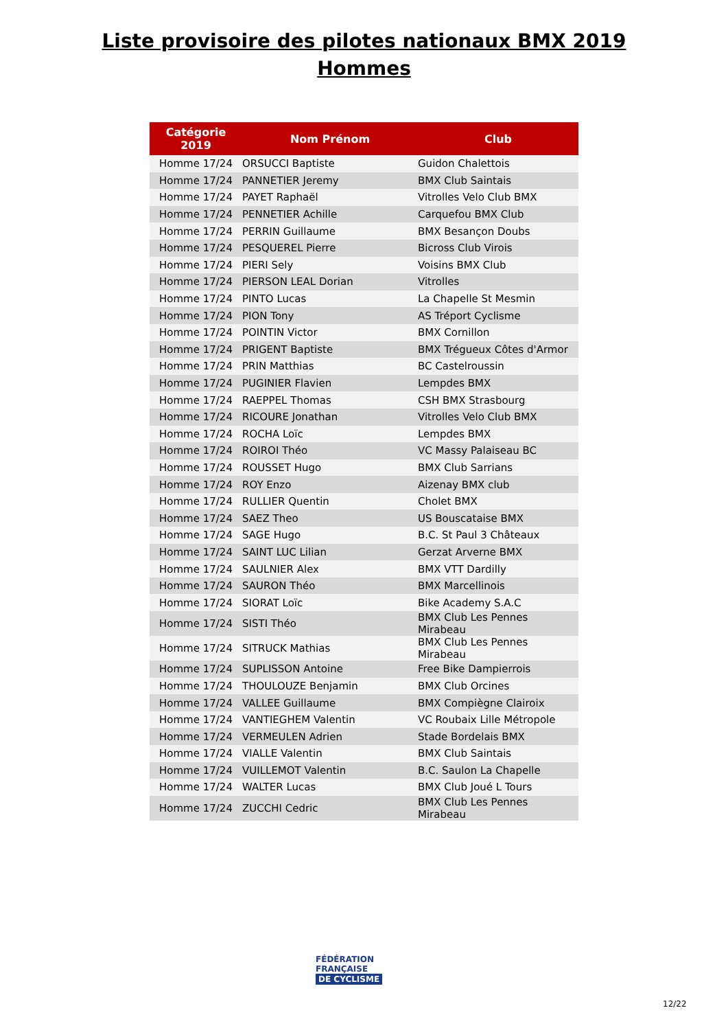Liste provisoire des pilotes nationaux BMX 2019
Hommes
| Catégorie 2019 | Nom Prénom | Club |
| --- | --- | --- |
| Homme 17/24 | ORSUCCI Baptiste | Guidon Chalettois |
| Homme 17/24 | PANNETIER Jeremy | BMX Club Saintais |
| Homme 17/24 | PAYET Raphaël | Vitrolles Velo Club BMX |
| Homme 17/24 | PENNETIER Achille | Carquefou BMX Club |
| Homme 17/24 | PERRIN Guillaume | BMX Besançon Doubs |
| Homme 17/24 | PESQUEREL Pierre | Bicross Club Virois |
| Homme 17/24 | PIERI Sely | Voisins BMX Club |
| Homme 17/24 | PIERSON LEAL Dorian | Vitrolles |
| Homme 17/24 | PINTO Lucas | La Chapelle St Mesmin |
| Homme 17/24 | PION Tony | AS Tréport Cyclisme |
| Homme 17/24 | POINTIN Victor | BMX Cornillon |
| Homme 17/24 | PRIGENT Baptiste | BMX Trégueux Côtes d'Armor |
| Homme 17/24 | PRIN Matthias | BC Castelroussin |
| Homme 17/24 | PUGINIER Flavien | Lempdes BMX |
| Homme 17/24 | RAEPPEL Thomas | CSH BMX Strasbourg |
| Homme 17/24 | RICOURE Jonathan | Vitrolles Velo Club BMX |
| Homme 17/24 | ROCHA Loïc | Lempdes BMX |
| Homme 17/24 | ROIROI Théo | VC Massy Palaiseau BC |
| Homme 17/24 | ROUSSET Hugo | BMX Club Sarrians |
| Homme 17/24 | ROY Enzo | Aizenay BMX club |
| Homme 17/24 | RULLIER Quentin | Cholet BMX |
| Homme 17/24 | SAEZ Theo | US Bouscataise BMX |
| Homme 17/24 | SAGE Hugo | B.C. St Paul 3 Châteaux |
| Homme 17/24 | SAINT LUC Lilian | Gerzat Arverne BMX |
| Homme 17/24 | SAULNIER Alex | BMX VTT Dardilly |
| Homme 17/24 | SAURON Théo | BMX Marcellinois |
| Homme 17/24 | SIORAT Loïc | Bike Academy S.A.C |
| Homme 17/24 | SISTI Théo | BMX Club Les Pennes Mirabeau |
| Homme 17/24 | SITRUCK Mathias | BMX Club Les Pennes Mirabeau |
| Homme 17/24 | SUPLISSON Antoine | Free Bike Dampierrois |
| Homme 17/24 | THOULOUZE Benjamin | BMX Club Orcines |
| Homme 17/24 | VALLEE Guillaume | BMX Compiègne Clairoix |
| Homme 17/24 | VANTIEGHEM Valentin | VC Roubaix Lille Métropole |
| Homme 17/24 | VERMEULEN Adrien | Stade Bordelais BMX |
| Homme 17/24 | VIALLE Valentin | BMX Club Saintais |
| Homme 17/24 | VUILLEMOT Valentin | B.C. Saulon La Chapelle |
| Homme 17/24 | WALTER Lucas | BMX Club Joué L Tours |
| Homme 17/24 | ZUCCHI Cedric | BMX Club Les Pennes Mirabeau |
FÉDÉRATION
FRANÇAISE
DE CYCLISME
12/22